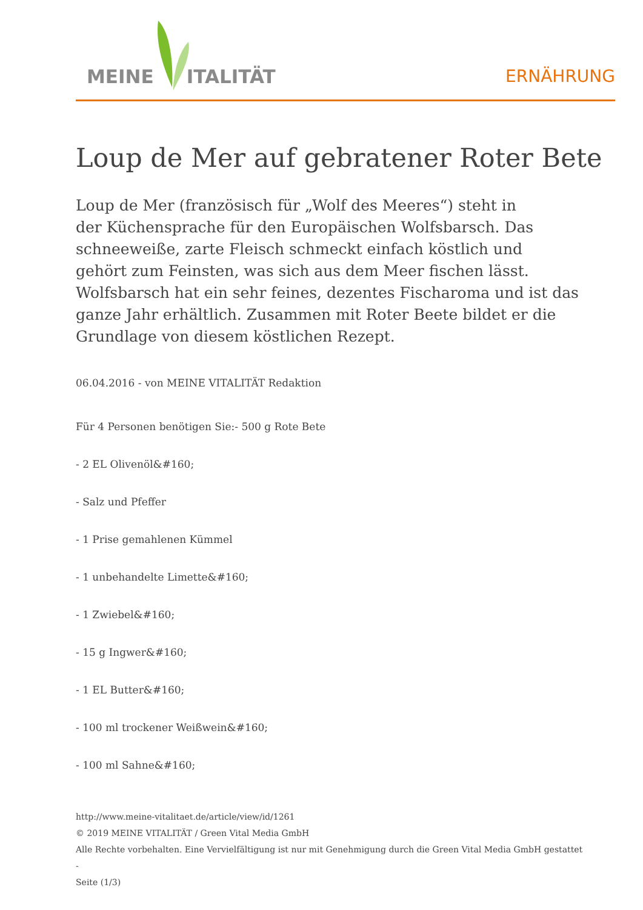MEINE ITALITÄT
ERNÄHRUNG
Loup de Mer auf gebratener Roter Bete
Loup de Mer (französisch für „Wolf des Meeres“) steht in
der Küchensprache für den Europäischen Wolfsbarsch. Das
schneeweiße, zarte Fleisch schmeckt einfach köstlich und
gehört zum Feinsten, was sich aus dem Meer fischen lässt.
Wolfsbarsch hat ein sehr feines, dezentes Fischaroma und ist das
ganze Jahr erhältlich. Zusammen mit Roter Beete bildet er die
Grundlage von diesem köstlichen Rezept.
06.04.2016 - von MEINE VITALITÄT Redaktion
Für 4 Personen benötigen Sie:- 500 g Rote Bete
- 2 EL Olivenöl&#160;
- Salz und Pfeffer
- 1 Prise gemahlenen Kümmel
- 1 unbehandelte Limette&#160;
- 1 Zwiebel&#160;
- 15 g Ingwer&#160;
- 1 EL Butter&#160;
- 100 ml trockener Weißwein&#160;
- 100 ml Sahne&#160;
http://www.meine-vitalitaet.de/article/view/id/1261
© 2019 MEINE VITALITÄT / Green Vital Media GmbH
Alle Rechte vorbehalten. Eine Vervielfältigung ist nur mit Genehmigung durch die Green Vital Media GmbH gestattet
-
Seite (1/3)